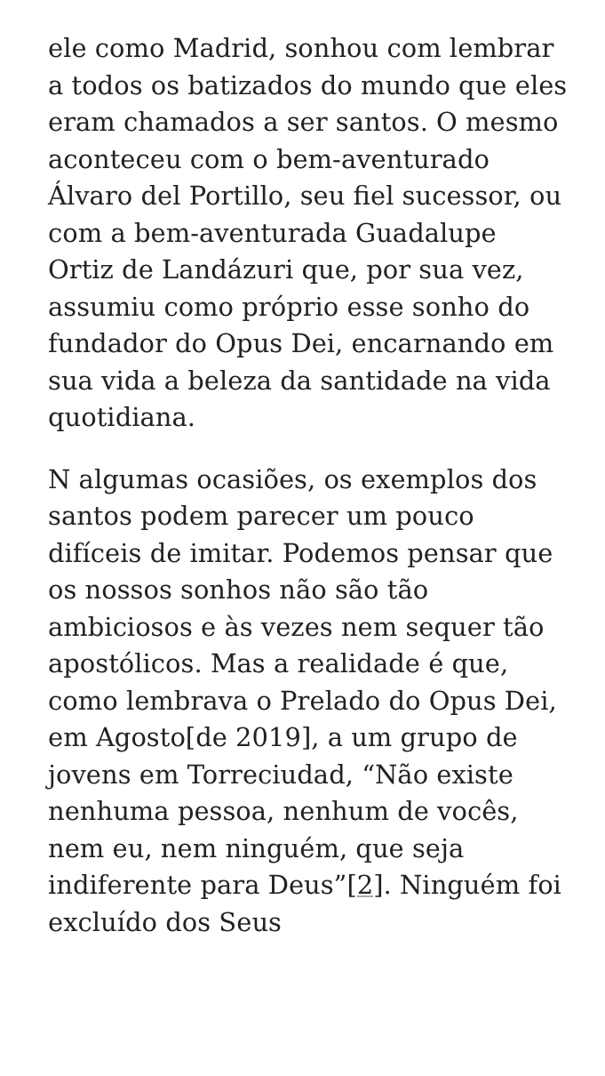ele como Madrid, sonhou com lembrar a todos os batizados do mundo que eles eram chamados a ser santos. O mesmo aconteceu com o bem-aventurado Álvaro del Portillo, seu fiel sucessor, ou com a bem-aventurada Guadalupe Ortiz de Landázuri que, por sua vez, assumiu como próprio esse sonho do fundador do Opus Dei, encarnando em sua vida a beleza da santidade na vida quotidiana.
N algumas ocasiões, os exemplos dos santos podem parecer um pouco difíceis de imitar. Podemos pensar que os nossos sonhos não são tão ambiciosos e às vezes nem sequer tão apostólicos. Mas a realidade é que, como lembrava o Prelado do Opus Dei, em Agosto[de 2019], a um grupo de jovens em Torreciudad, “Não existe nenhuma pessoa, nenhum de vocês, nem eu, nem ninguém, que seja indiferente para Deus”[2]. Ninguém foi excluído dos Seus